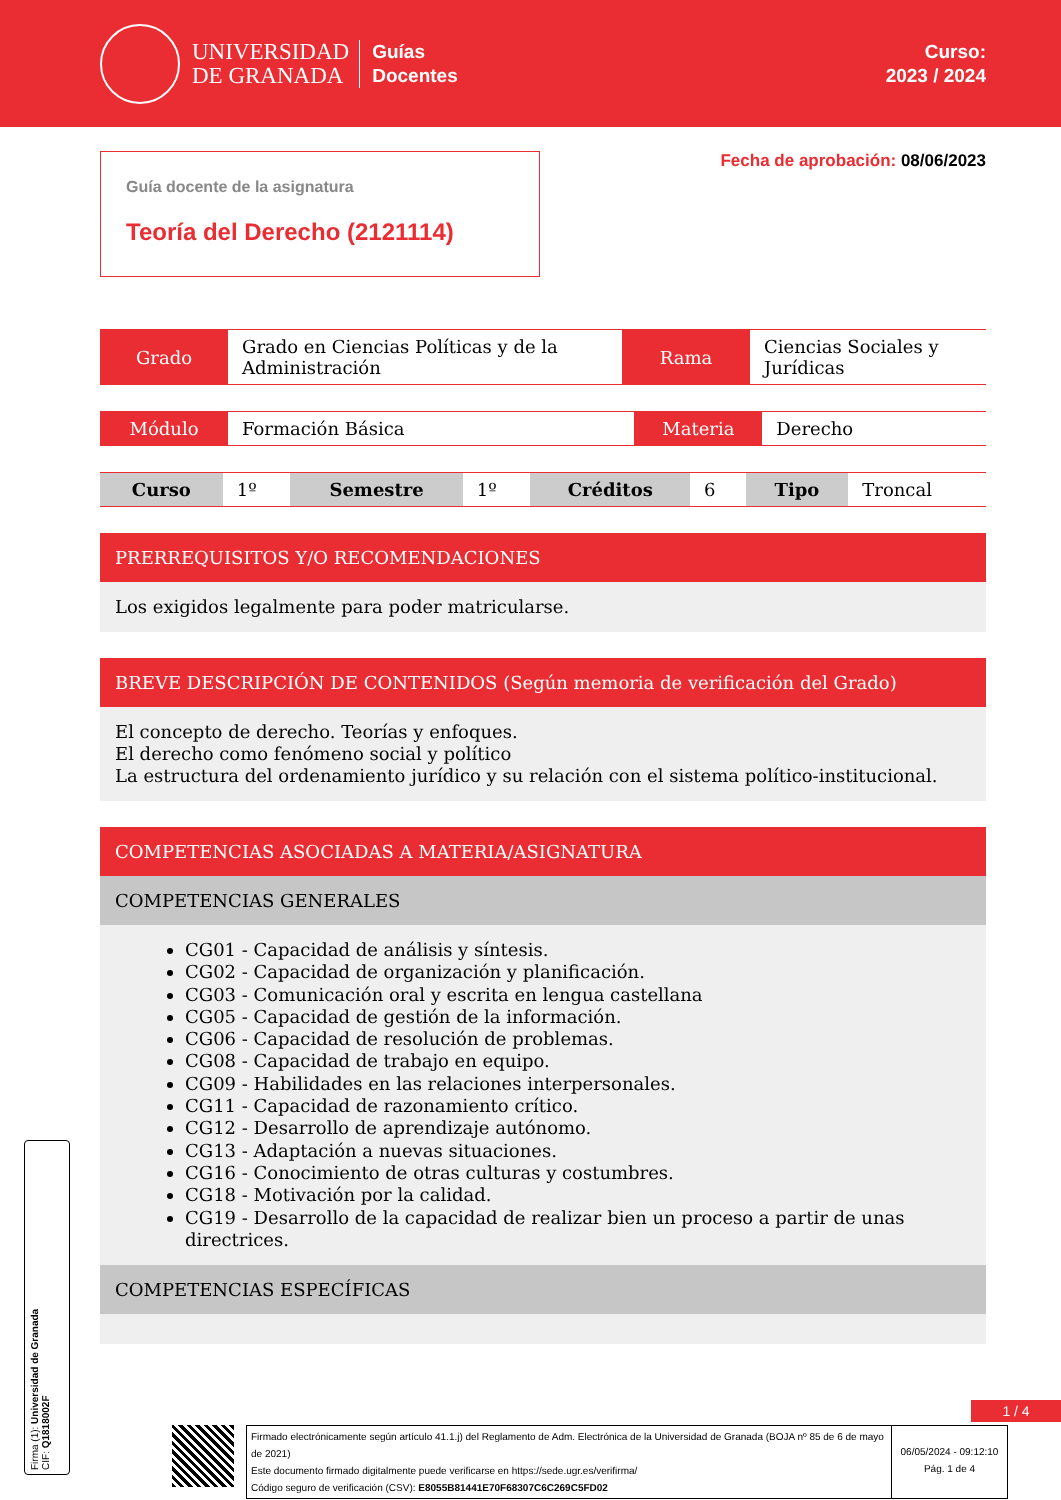UNIVERSIDAD
DE GRANADA
Guías
Docentes
Curso:
2023 / 2024
Guía docente de la asignatura
Teoría del Derecho (2121114)
Fecha de aprobación: 08/06/2023
| Grado | Grado en Ciencias Políticas y de la Administración | Rama | Ciencias Sociales y Jurídicas |
| Módulo | Formación Básica | Materia | Derecho |
| Curso | 1º | Semestre | 1º | Créditos | 6 | Tipo | Troncal |
PRERREQUISITOS Y/O RECOMENDACIONES
Los exigidos legalmente para poder matricularse.
BREVE DESCRIPCIÓN DE CONTENIDOS (Según memoria de verificación del Grado)
El concepto de derecho. Teorías y enfoques.
El derecho como fenómeno social y político
La estructura del ordenamiento jurídico y su relación con el sistema político-institucional.
COMPETENCIAS ASOCIADAS A MATERIA/ASIGNATURA
COMPETENCIAS GENERALES
CG01 - Capacidad de análisis y síntesis.
CG02 - Capacidad de organización y planificación.
CG03 - Comunicación oral y escrita en lengua castellana
CG05 - Capacidad de gestión de la información.
CG06 - Capacidad de resolución de problemas.
CG08 - Capacidad de trabajo en equipo.
CG09 - Habilidades en las relaciones interpersonales.
CG11 - Capacidad de razonamiento crítico.
CG12 - Desarrollo de aprendizaje autónomo.
CG13 - Adaptación a nuevas situaciones.
CG16 - Conocimiento de otras culturas y costumbres.
CG18 - Motivación por la calidad.
CG19 - Desarrollo de la capacidad de realizar bien un proceso a partir de unas directrices.
COMPETENCIAS ESPECÍFICAS
Firma (1): Universidad de Granada
CIF: Q1818002F
1 / 4
Firmado electrónicamente según artículo 41.1.j) del Reglamento de Adm. Electrónica de la Universidad de Granada (BOJA nº 85 de 6 de mayo de 2021)
Este documento firmado digitalmente puede verificarse en https://sede.ugr.es/verifirma/
Código seguro de verificación (CSV): E8055B81441E70F68307C6C269C5FD02
06/05/2024 - 09:12:10
Pág. 1 de 4